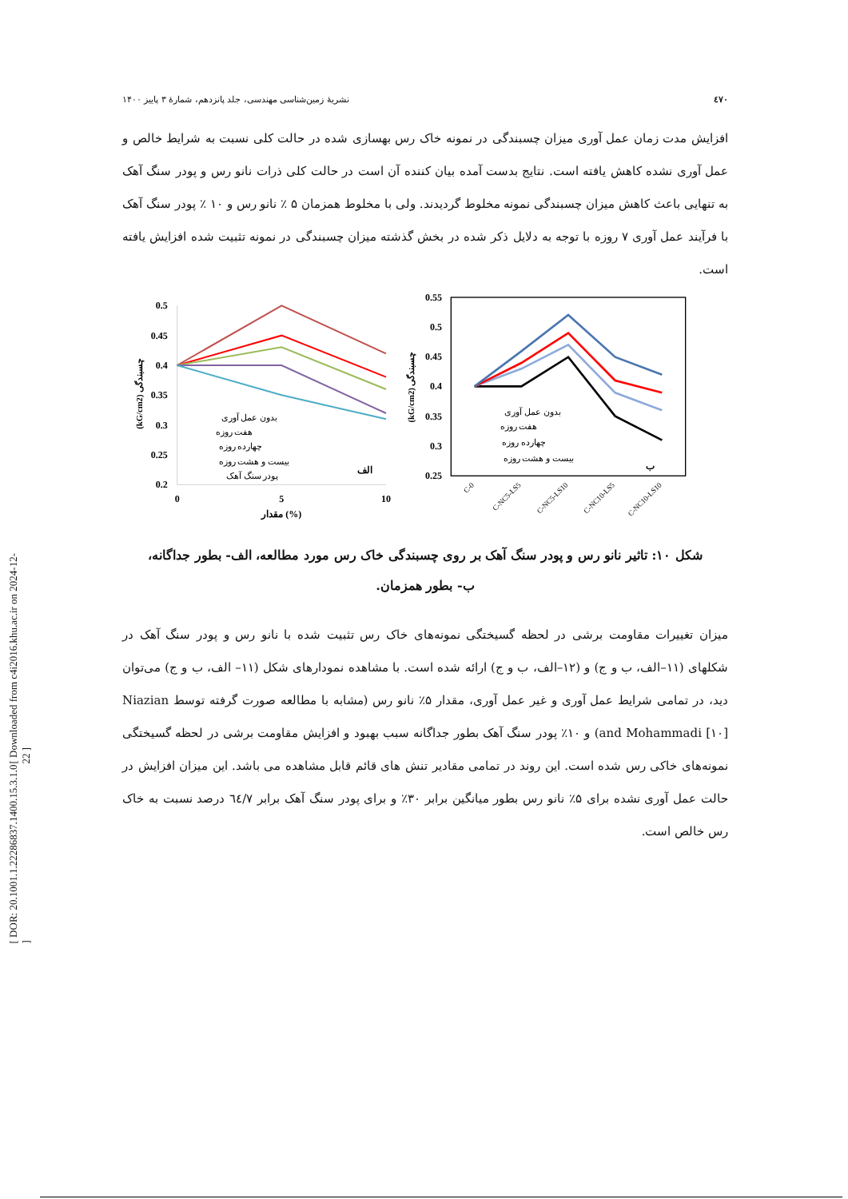[ Downloaded from c4i2016.khu.ac.ir on 2024-12-22 ]
[ DOR: 20.1001.1.22286837.1400.15.3.1.0 ]
٤٧٠ نشریهٔ زمین‌شناسی مهندسی، جلد پانزدهم، شمارهٔ ۳ پاییز ۱۴۰۰
افزایش مدت زمان عمل آوری میزان چسبندگی در نمونه خاک رس بهسازی شده در حالت کلی نسبت به شرایط خالص و عمل آوری نشده کاهش یافته است. نتایج بدست آمده بیان کننده آن است در حالت کلی ذرات نانو رس و پودر سنگ آهک به تنهایی باعث کاهش میزان چسبندگی نمونه مخلوط گردیدند. ولی با مخلوط همزمان ۵ ٪ نانو رس و ۱۰ ٪ پودر سنگ آهک با فرآیند عمل آوری ۷ روزه با توجه به دلایل ذکر شده در بخش گذشته میزان چسبندگی در نمونه تثبیت شده افزایش یافته است.
0.5
0.45
0.4
0.35
0.3
0.25
0.2
0
5
10
مقدار (%)
(kG/cm2) چسبندگی
بدون عمل آوری
هفت روزه
چهارده روزه
بیست و هشت روزه
پودر سنگ آهک
الف
0.55
0.5
0.45
0.4
0.35
0.3
0.25
(kG/cm2) چسبندگی
C-0
C-NC5-LS5
C-NC5-LS10
C-NC10-LS5
C-NC10-LS10
بدون عمل آوری
هفت روزه
چهارده روزه
بیست و هشت روزه
ب
شکل ۱۰: تاثیر نانو رس و پودر سنگ آهک بر روی چسبندگی خاک رس مورد مطالعه، الف- بطور جداگانه،
ب- بطور همزمان.
میزان تغییرات مقاومت برشی در لحظه گسیختگی نمونه‌های خاک رس تثبیت شده با نانو رس و پودر سنگ آهک در شکلهای (۱۱–الف، ب و ج) و (۱۲–الف، ب و ج) ارائه شده است. با مشاهده نمودارهای شکل (۱۱– الف، ب و ج) می‌توان دید، در تمامی شرایط عمل آوری و غیر عمل آوری، مقدار ۵٪ نانو رس (مشابه با مطالعه صورت گرفته توسط Niazian and Mohammadi [۱۰]) و ۱۰٪ پودر سنگ آهک بطور جداگانه سبب بهبود و افزایش مقاومت برشی در لحظه گسیختگی نمونه‌های خاکی رس شده است. این روند در تمامی مقادیر تنش های قائم قابل مشاهده می باشد. این میزان افزایش در حالت عمل آوری نشده برای ۵٪ نانو رس بطور میانگین برابر ۳۰٪ و برای پودر سنگ آهک برابر ٦٤/٧ درصد نسبت به خاک رس خالص است.